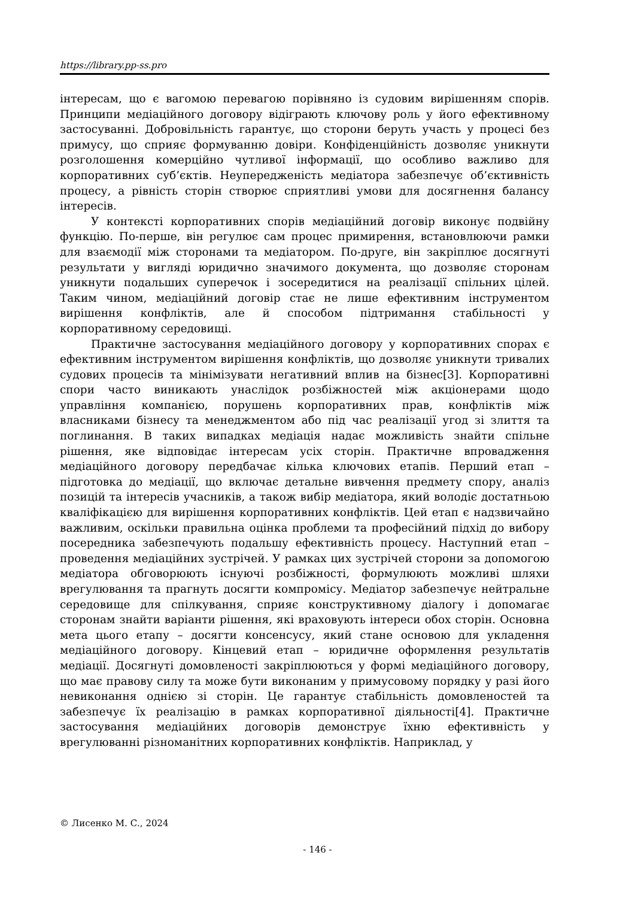https://library.pp-ss.pro
інтересам, що є вагомою перевагою порівняно із судовим вирішенням спорів. Принципи медіаційного договору відіграють ключову роль у його ефективному застосуванні. Добровільність гарантує, що сторони беруть участь у процесі без примусу, що сприяє формуванню довіри. Конфіденційність дозволяє уникнути розголошення комерційно чутливої інформації, що особливо важливо для корпоративних суб’єктів. Неупередженість медіатора забезпечує об’єктивність процесу, а рівність сторін створює сприятливі умови для досягнення балансу інтересів.
У контексті корпоративних спорів медіаційний договір виконує подвійну функцію. По-перше, він регулює сам процес примирення, встановлюючи рамки для взаємодії між сторонами та медіатором. По-друге, він закріплює досягнуті результати у вигляді юридично значимого документа, що дозволяє сторонам уникнути подальших суперечок і зосередитися на реалізації спільних цілей. Таким чином, медіаційний договір стає не лише ефективним інструментом вирішення конфліктів, але й способом підтримання стабільності у корпоративному середовищі.
Практичне застосування медіаційного договору у корпоративних спорах є ефективним інструментом вирішення конфліктів, що дозволяє уникнути тривалих судових процесів та мінімізувати негативний вплив на бізнес[3]. Корпоративні спори часто виникають унаслідок розбіжностей між акціонерами щодо управління компанією, порушень корпоративних прав, конфліктів між власниками бізнесу та менеджментом або під час реалізації угод зі злиття та поглинання. В таких випадках медіація надає можливість знайти спільне рішення, яке відповідає інтересам усіх сторін. Практичне впровадження медіаційного договору передбачає кілька ключових етапів. Перший етап – підготовка до медіації, що включає детальне вивчення предмету спору, аналіз позицій та інтересів учасників, а також вибір медіатора, який володіє достатньою кваліфікацією для вирішення корпоративних конфліктів. Цей етап є надзвичайно важливим, оскільки правильна оцінка проблеми та професійний підхід до вибору посередника забезпечують подальшу ефективність процесу. Наступний етап – проведення медіаційних зустрічей. У рамках цих зустрічей сторони за допомогою медіатора обговорюють існуючі розбіжності, формулюють можливі шляхи врегулювання та прагнуть досягти компромісу. Медіатор забезпечує нейтральне середовище для спілкування, сприяє конструктивному діалогу і допомагає сторонам знайти варіанти рішення, які враховують інтереси обох сторін. Основна мета цього етапу – досягти консенсусу, який стане основою для укладення медіаційного договору. Кінцевий етап – юридичне оформлення результатів медіації. Досягнуті домовленості закріплюються у формі медіаційного договору, що має правову силу та може бути виконаним у примусовому порядку у разі його невиконання однією зі сторін. Це гарантує стабільність домовленостей та забезпечує їх реалізацію в рамках корпоративної діяльності[4]. Практичне застосування медіаційних договорів демонструє їхню ефективність у врегулюванні різноманітних корпоративних конфліктів. Наприклад, у
© Лисенко М. С., 2024
- 146 -